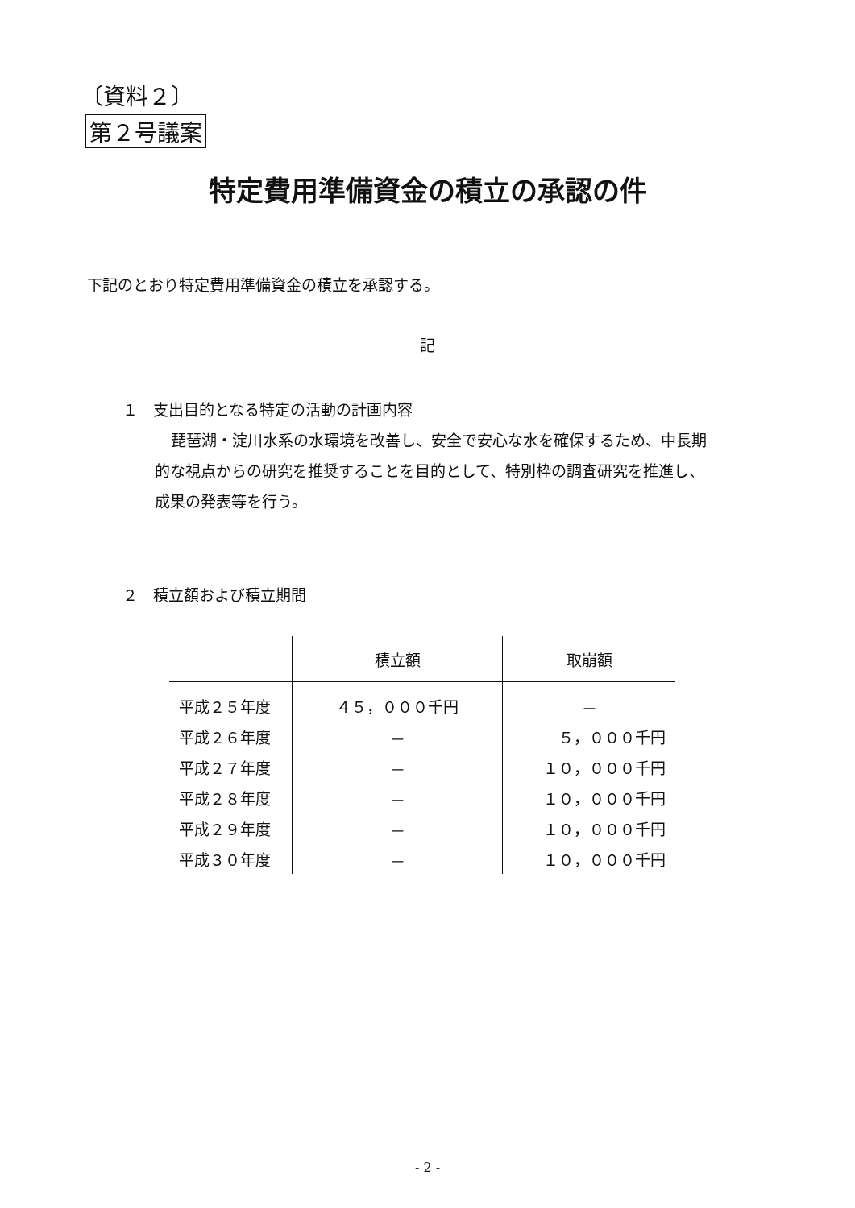〔資料２〕
第２号議案
特定費用準備資金の積立の承認の件
下記のとおり特定費用準備資金の積立を承認する。
記
１　支出目的となる特定の活動の計画内容
琵琶湖・淀川水系の水環境を改善し、安全で安心な水を確保するため、中長期
的な視点からの研究を推奨することを目的として、特別枠の調査研究を推進し、
成果の発表等を行う。
２　積立額および積立期間
| | 積立額 | 取崩額 |
| --- | --- | --- |
| 平成２５年度 | ４５，０００千円 | － |
| 平成２６年度 | － | ５，０００千円 |
| 平成２７年度 | － | １０，０００千円 |
| 平成２８年度 | － | １０，０００千円 |
| 平成２９年度 | － | １０，０００千円 |
| 平成３０年度 | － | １０，０００千円 |
- 2 -